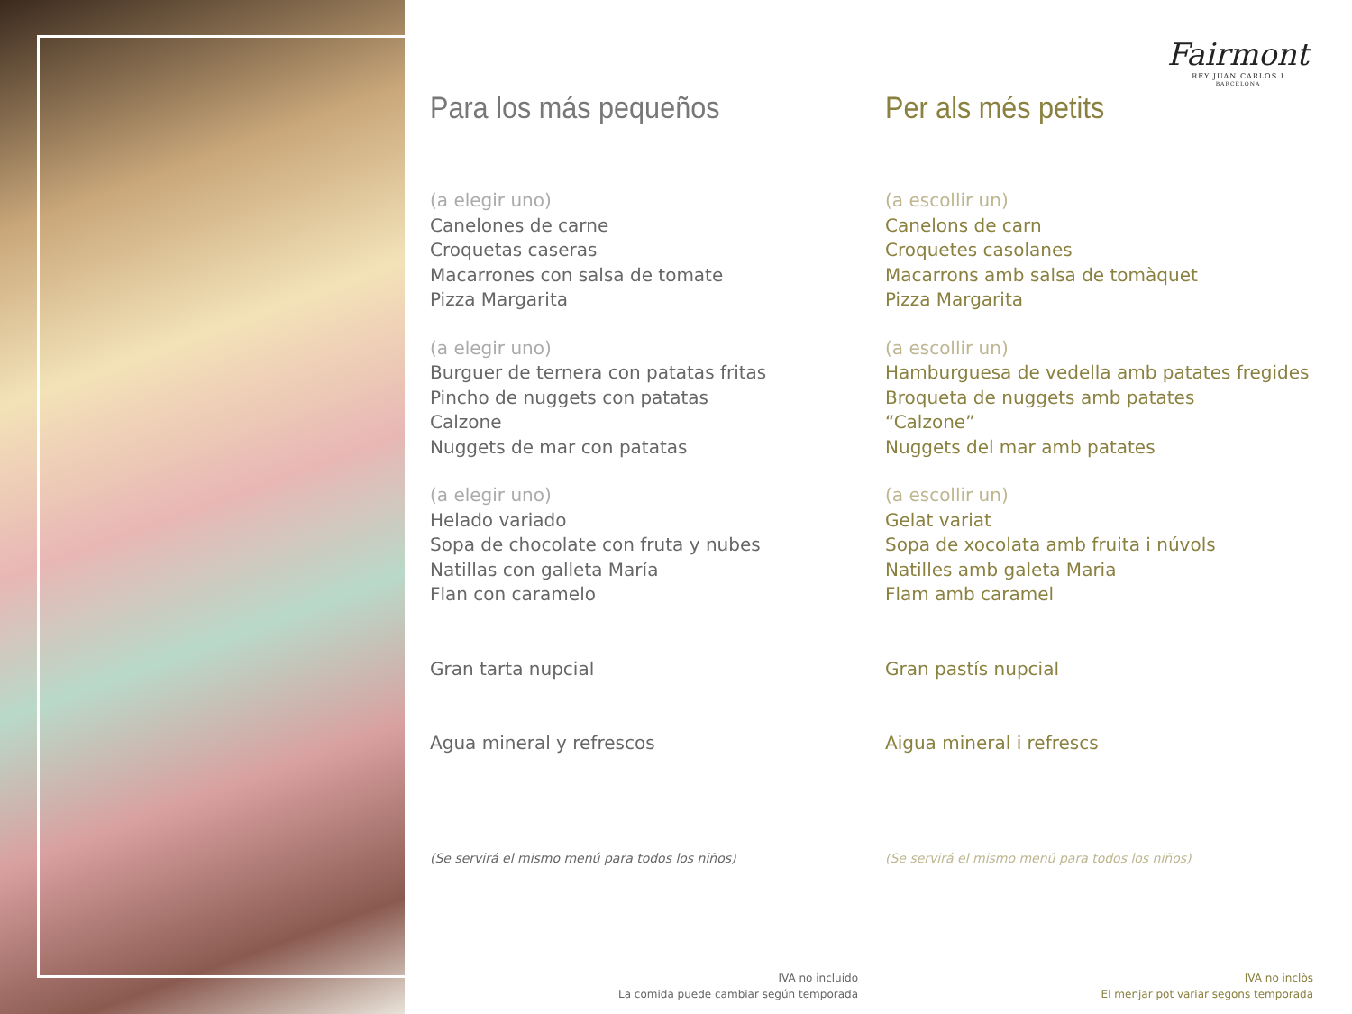Fairmont
REY JUAN CARLOS I
BARCELONA
Para los más pequeños
(a elegir uno)
Canelones de carne
Croquetas caseras
Macarrones con salsa de tomate
Pizza Margarita
(a elegir uno)
Burguer de ternera con patatas fritas
Pincho de nuggets con patatas
Calzone
Nuggets de mar con patatas
(a elegir uno)
Helado variado
Sopa de chocolate con fruta y nubes
Natillas con galleta María
Flan con caramelo
Gran tarta nupcial
Agua mineral y refrescos
(Se servirá el mismo menú para todos los niños)
IVA no incluido
La comida puede cambiar según temporada
Per als més petits
(a escollir un)
Canelons de carn
Croquetes casolanes
Macarrons amb salsa de tomàquet
Pizza Margarita
(a escollir un)
Hamburguesa de vedella amb patates fregides
Broqueta de nuggets amb patates
“Calzone”
Nuggets del mar amb patates
(a escollir un)
Gelat variat
Sopa de xocolata amb fruita i núvols
Natilles amb galeta Maria
Flam amb caramel
Gran pastís nupcial
Aigua mineral i refrescs
(Se servirá el mismo menú para todos los niños)
IVA no inclòs
El menjar pot variar segons temporada